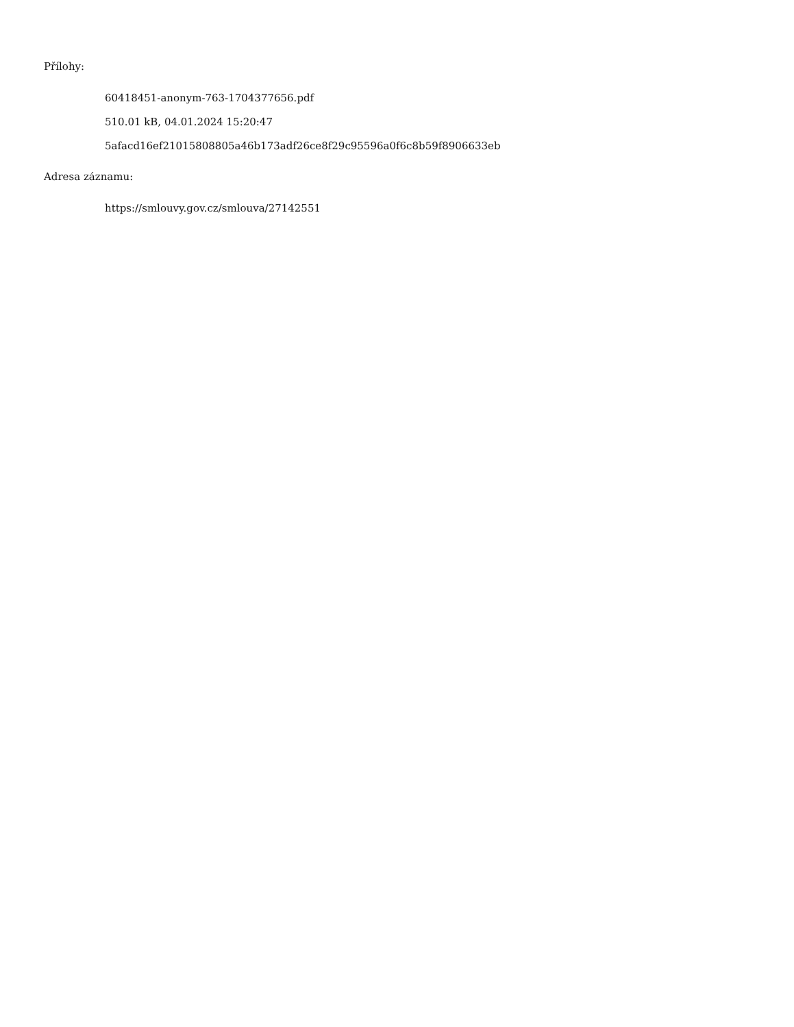Přílohy:
60418451-anonym-763-1704377656.pdf
510.01 kB, 04.01.2024 15:20:47
5afacd16ef21015808805a46b173adf26ce8f29c95596a0f6c8b59f8906633eb
Adresa záznamu:
https://smlouvy.gov.cz/smlouva/27142551